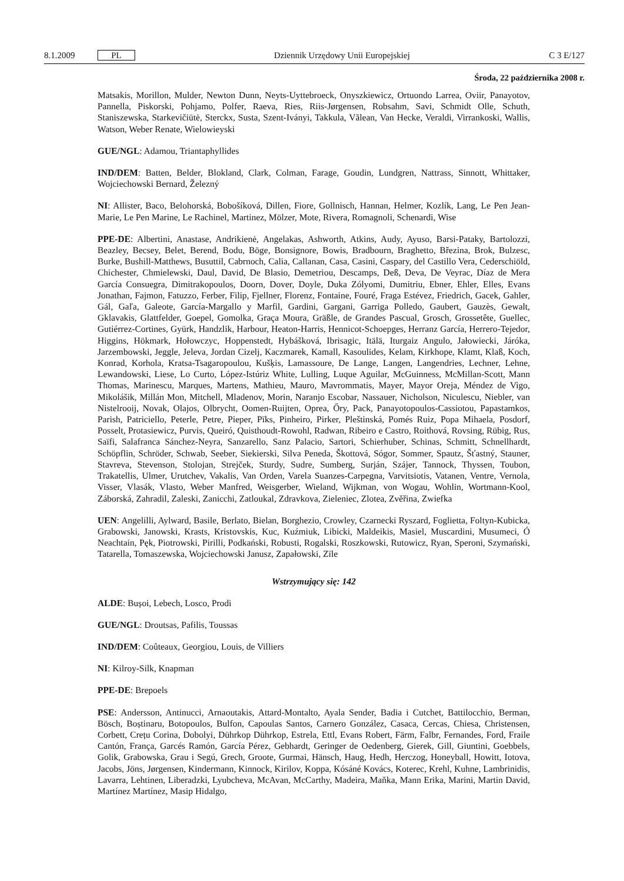8.1.2009 PL Dziennik Urzędowy Unii Europejskiej C 3 E/127
Środa, 22 października 2008 r.
Matsakis, Morillon, Mulder, Newton Dunn, Neyts-Uyttebroeck, Onyszkiewicz, Ortuondo Larrea, Oviir, Panayotov, Pannella, Piskorski, Pohjamo, Polfer, Raeva, Ries, Riis-Jørgensen, Robsahm, Savi, Schmidt Olle, Schuth, Staniszewska, Starkevičiūtė, Sterckx, Susta, Szent-Iványi, Takkula, Vălean, Van Hecke, Veraldi, Virrankoski, Wallis, Watson, Weber Renate, Wielowieyski
GUE/NGL: Adamou, Triantaphyllides
IND/DEM: Batten, Belder, Blokland, Clark, Colman, Farage, Goudin, Lundgren, Nattrass, Sinnott, Whittaker, Wojciechowski Bernard, Železný
NI: Allister, Baco, Belohorská, Bobošíková, Dillen, Fiore, Gollnisch, Hannan, Helmer, Kozlík, Lang, Le Pen Jean-Marie, Le Pen Marine, Le Rachinel, Martinez, Mölzer, Mote, Rivera, Romagnoli, Schenardi, Wise
PPE-DE: Albertini, Anastase, Andrikienė, Angelakas, Ashworth, Atkins, Audy, Ayuso, Barsi-Pataky, Bartolozzi, Beazley, Becsey, Belet, Berend, Bodu, Böge, Bonsignore, Bowis, Bradbourn, Braghetto, Březina, Brok, Bulzesc, Burke, Bushill-Matthews, Busuttil, Cabrnoch, Calia, Callanan, Casa, Casini, Caspary, del Castillo Vera, Cederschiöld, Chichester, Chmielewski, Daul, David, De Blasio, Demetriou, Descamps, Deß, Deva, De Veyrac, Díaz de Mera García Consuegra, Dimitrakopoulos, Doorn, Dover, Doyle, Duka Zólyomi, Dumitriu, Ebner, Ehler, Elles, Evans Jonathan, Fajmon, Fatuzzo, Ferber, Filip, Fjellner, Florenz, Fontaine, Fouré, Fraga Estévez, Friedrich, Gacek, Gahler, Gál, Gaľa, Galeote, García-Margallo y Marfil, Gardini, Gargani, Garriga Polledo, Gaubert, Gauzès, Gewalt, Gklavakis, Glattfelder, Goepel, Gomolka, Graça Moura, Gräßle, de Grandes Pascual, Grosch, Grossetête, Guellec, Gutiérrez-Cortines, Gyürk, Handzlik, Harbour, Heaton-Harris, Hennicot-Schoepges, Herranz García, Herrero-Tejedor, Higgins, Hökmark, Hołowczyc, Hoppenstedt, Hybášková, Ibrisagic, Itälä, Iturgaiz Angulo, Jałowiecki, Járóka, Jarzembowski, Jeggle, Jeleva, Jordan Cizelj, Kaczmarek, Kamall, Kasoulides, Kelam, Kirkhope, Klamt, Klaß, Koch, Konrad, Korhola, Kratsa-Tsagaropoulou, Kušķis, Lamassoure, De Lange, Langen, Langendries, Lechner, Lehne, Lewandowski, Liese, Lo Curto, López-Istúriz White, Lulling, Luque Aguilar, McGuinness, McMillan-Scott, Mann Thomas, Marinescu, Marques, Martens, Mathieu, Mauro, Mavrommatis, Mayer, Mayor Oreja, Méndez de Vigo, Mikolášik, Millán Mon, Mitchell, Mladenov, Morin, Naranjo Escobar, Nassauer, Nicholson, Niculescu, Niebler, van Nistelrooij, Novak, Olajos, Olbrycht, Oomen-Ruijten, Oprea, Őry, Pack, Panayotopoulos-Cassiotou, Papastamkos, Parish, Patriciello, Peterle, Petre, Pieper, Pīks, Pinheiro, Pirker, Pleštinská, Pomés Ruiz, Popa Mihaela, Posdorf, Posselt, Protasiewicz, Purvis, Queiró, Quisthoudt-Rowohl, Radwan, Ribeiro e Castro, Roithová, Rovsing, Rübig, Rus, Saïfi, Salafranca Sánchez-Neyra, Sanzarello, Sanz Palacio, Sartori, Schierhuber, Schinas, Schmitt, Schnellhardt, Schöpflin, Schröder, Schwab, Seeber, Siekierski, Silva Peneda, Škottová, Sógor, Sommer, Spautz, Šťastný, Stauner, Stavreva, Stevenson, Stolojan, Strejček, Sturdy, Sudre, Sumberg, Surján, Szájer, Tannock, Thyssen, Toubon, Trakatellis, Ulmer, Urutchev, Vakalis, Van Orden, Varela Suanzes-Carpegna, Varvitsiotis, Vatanen, Ventre, Vernola, Visser, Vlasák, Vlasto, Weber Manfred, Weisgerber, Wieland, Wijkman, von Wogau, Wohlin, Wortmann-Kool, Záborská, Zahradil, Zaleski, Zanicchi, Zatloukal, Zdravkova, Zieleniec, Zlotea, Zvěřina, Zwiefka
UEN: Angelilli, Aylward, Basile, Berlato, Bielan, Borghezio, Crowley, Czarnecki Ryszard, Foglietta, Foltyn-Kubicka, Grabowski, Janowski, Krasts, Kristovskis, Kuc, Kuźmiuk, Libicki, Maldeikis, Masiel, Muscardini, Musumeci, Ó Neachtain, Pęk, Piotrowski, Pirilli, Podkański, Robusti, Rogalski, Roszkowski, Rutowicz, Ryan, Speroni, Szymański, Tatarella, Tomaszewska, Wojciechowski Janusz, Zapałowski, Zīle
Wstrzymujący się: 142
ALDE: Bușoi, Lebech, Losco, Prodi
GUE/NGL: Droutsas, Pafilis, Toussas
IND/DEM: Coûteaux, Georgiou, Louis, de Villiers
NI: Kilroy-Silk, Knapman
PPE-DE: Brepoels
PSE: Andersson, Antinucci, Arnaoutakis, Attard-Montalto, Ayala Sender, Badia i Cutchet, Battilocchio, Berman, Bösch, Boștinaru, Botopoulos, Bulfon, Capoulas Santos, Carnero González, Casaca, Cercas, Chiesa, Christensen, Corbett, Crețu Corina, Dobolyi, Dührkop Dührkop, Estrela, Ettl, Evans Robert, Färm, Falbr, Fernandes, Ford, Fraile Cantón, França, Garcés Ramón, García Pérez, Gebhardt, Geringer de Oedenberg, Gierek, Gill, Giuntini, Goebbels, Golik, Grabowska, Grau i Segú, Grech, Groote, Gurmai, Hänsch, Haug, Hedh, Herczog, Honeyball, Howitt, Iotova, Jacobs, Jöns, Jørgensen, Kindermann, Kinnock, Kirilov, Koppa, Kósáné Kovács, Koterec, Krehl, Kuhne, Lambrinidis, Lavarra, Lehtinen, Liberadzki, Lyubcheva, McAvan, McCarthy, Madeira, Maňka, Mann Erika, Marini, Martin David, Martínez Martínez, Masip Hidalgo,